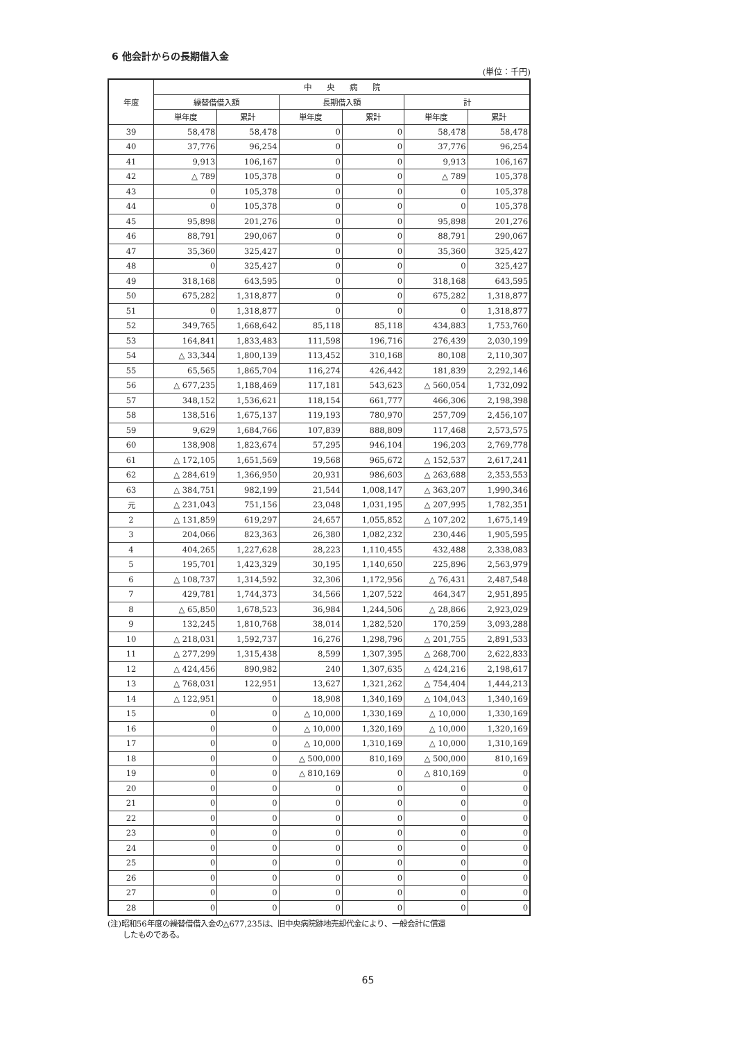6 他会計からの長期借入金
(単位：千円)
| 年度 | 中 央 病 院 | | | | | |
| --- | --- | --- | --- | --- | --- | --- |
| | 繰替借借入額 | | 長期借入額 | | 計 | |
| | 単年度 | 累計 | 単年度 | 累計 | 単年度 | 累計 |
| 39 | 58,478 | 58,478 | 0 | 0 | 58,478 | 58,478 |
| 40 | 37,776 | 96,254 | 0 | 0 | 37,776 | 96,254 |
| 41 | 9,913 | 106,167 | 0 | 0 | 9,913 | 106,167 |
| 42 | △ 789 | 105,378 | 0 | 0 | △ 789 | 105,378 |
| 43 | 0 | 105,378 | 0 | 0 | 0 | 105,378 |
| 44 | 0 | 105,378 | 0 | 0 | 0 | 105,378 |
| 45 | 95,898 | 201,276 | 0 | 0 | 95,898 | 201,276 |
| 46 | 88,791 | 290,067 | 0 | 0 | 88,791 | 290,067 |
| 47 | 35,360 | 325,427 | 0 | 0 | 35,360 | 325,427 |
| 48 | 0 | 325,427 | 0 | 0 | 0 | 325,427 |
| 49 | 318,168 | 643,595 | 0 | 0 | 318,168 | 643,595 |
| 50 | 675,282 | 1,318,877 | 0 | 0 | 675,282 | 1,318,877 |
| 51 | 0 | 1,318,877 | 0 | 0 | 0 | 1,318,877 |
| 52 | 349,765 | 1,668,642 | 85,118 | 85,118 | 434,883 | 1,753,760 |
| 53 | 164,841 | 1,833,483 | 111,598 | 196,716 | 276,439 | 2,030,199 |
| 54 | △ 33,344 | 1,800,139 | 113,452 | 310,168 | 80,108 | 2,110,307 |
| 55 | 65,565 | 1,865,704 | 116,274 | 426,442 | 181,839 | 2,292,146 |
| 56 | △ 677,235 | 1,188,469 | 117,181 | 543,623 | △ 560,054 | 1,732,092 |
| 57 | 348,152 | 1,536,621 | 118,154 | 661,777 | 466,306 | 2,198,398 |
| 58 | 138,516 | 1,675,137 | 119,193 | 780,970 | 257,709 | 2,456,107 |
| 59 | 9,629 | 1,684,766 | 107,839 | 888,809 | 117,468 | 2,573,575 |
| 60 | 138,908 | 1,823,674 | 57,295 | 946,104 | 196,203 | 2,769,778 |
| 61 | △ 172,105 | 1,651,569 | 19,568 | 965,672 | △ 152,537 | 2,617,241 |
| 62 | △ 284,619 | 1,366,950 | 20,931 | 986,603 | △ 263,688 | 2,353,553 |
| 63 | △ 384,751 | 982,199 | 21,544 | 1,008,147 | △ 363,207 | 1,990,346 |
| 元 | △ 231,043 | 751,156 | 23,048 | 1,031,195 | △ 207,995 | 1,782,351 |
| 2 | △ 131,859 | 619,297 | 24,657 | 1,055,852 | △ 107,202 | 1,675,149 |
| 3 | 204,066 | 823,363 | 26,380 | 1,082,232 | 230,446 | 1,905,595 |
| 4 | 404,265 | 1,227,628 | 28,223 | 1,110,455 | 432,488 | 2,338,083 |
| 5 | 195,701 | 1,423,329 | 30,195 | 1,140,650 | 225,896 | 2,563,979 |
| 6 | △ 108,737 | 1,314,592 | 32,306 | 1,172,956 | △ 76,431 | 2,487,548 |
| 7 | 429,781 | 1,744,373 | 34,566 | 1,207,522 | 464,347 | 2,951,895 |
| 8 | △ 65,850 | 1,678,523 | 36,984 | 1,244,506 | △ 28,866 | 2,923,029 |
| 9 | 132,245 | 1,810,768 | 38,014 | 1,282,520 | 170,259 | 3,093,288 |
| 10 | △ 218,031 | 1,592,737 | 16,276 | 1,298,796 | △ 201,755 | 2,891,533 |
| 11 | △ 277,299 | 1,315,438 | 8,599 | 1,307,395 | △ 268,700 | 2,622,833 |
| 12 | △ 424,456 | 890,982 | 240 | 1,307,635 | △ 424,216 | 2,198,617 |
| 13 | △ 768,031 | 122,951 | 13,627 | 1,321,262 | △ 754,404 | 1,444,213 |
| 14 | △ 122,951 | 0 | 18,908 | 1,340,169 | △ 104,043 | 1,340,169 |
| 15 | 0 | 0 | △ 10,000 | 1,330,169 | △ 10,000 | 1,330,169 |
| 16 | 0 | 0 | △ 10,000 | 1,320,169 | △ 10,000 | 1,320,169 |
| 17 | 0 | 0 | △ 10,000 | 1,310,169 | △ 10,000 | 1,310,169 |
| 18 | 0 | 0 | △ 500,000 | 810,169 | △ 500,000 | 810,169 |
| 19 | 0 | 0 | △ 810,169 | 0 | △ 810,169 | 0 |
| 20 | 0 | 0 | 0 | 0 | 0 | 0 |
| 21 | 0 | 0 | 0 | 0 | 0 | 0 |
| 22 | 0 | 0 | 0 | 0 | 0 | 0 |
| 23 | 0 | 0 | 0 | 0 | 0 | 0 |
| 24 | 0 | 0 | 0 | 0 | 0 | 0 |
| 25 | 0 | 0 | 0 | 0 | 0 | 0 |
| 26 | 0 | 0 | 0 | 0 | 0 | 0 |
| 27 | 0 | 0 | 0 | 0 | 0 | 0 |
| 28 | 0 | 0 | 0 | 0 | 0 | 0 |
(注)昭和56年度の繰替借借入金の△677,235は、旧中央病院跡地売却代金により、一般会計に償還
　　したものである。
65